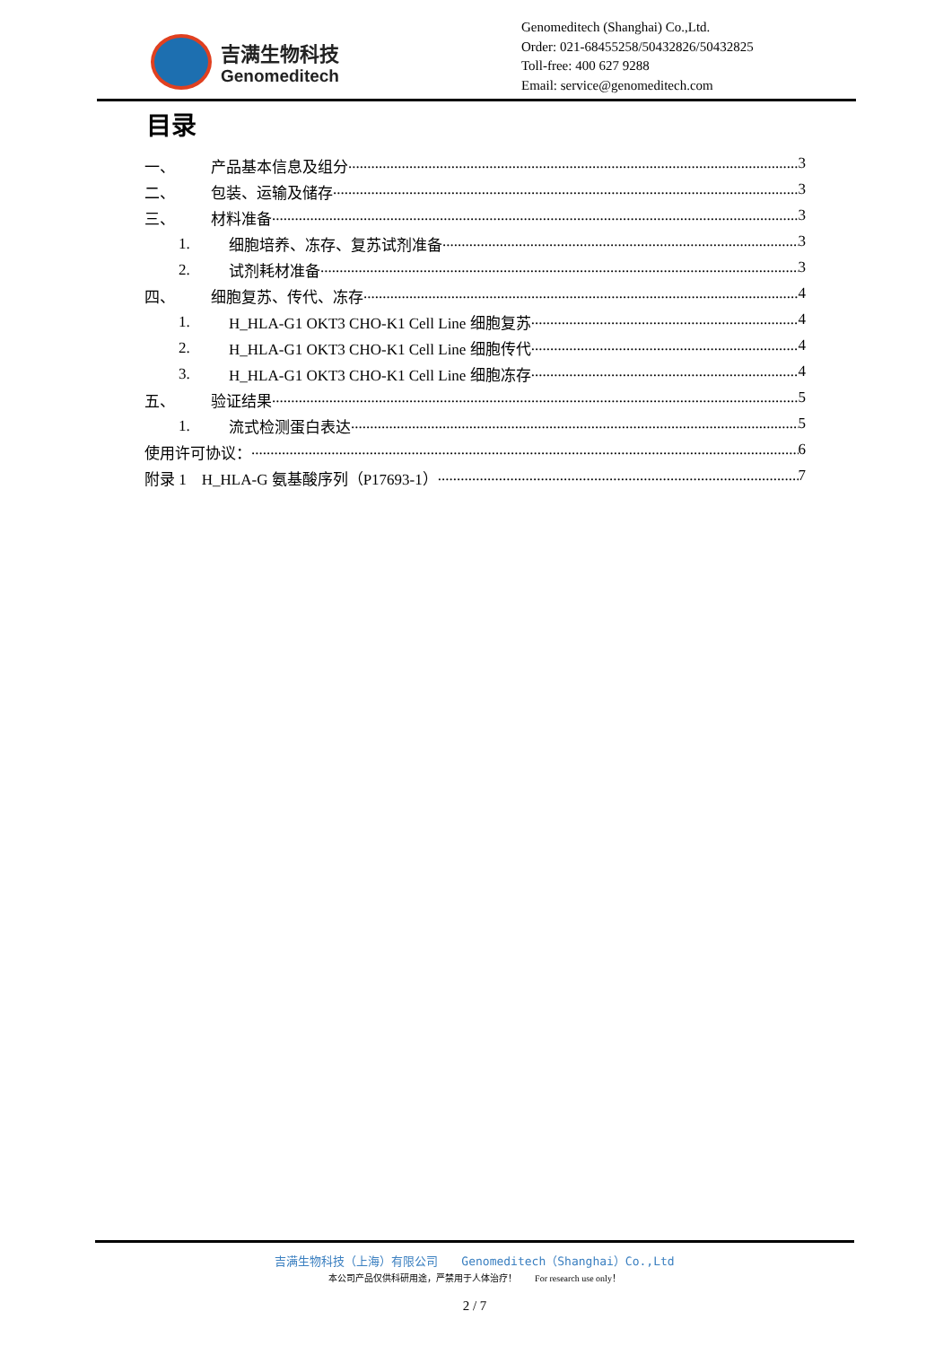吉满生物科技
Genomeditech
Genomeditech (Shanghai) Co.,Ltd.
Order: 021-68455258/50432826/50432825
Toll-free: 400 627 9288
Email: service@genomeditech.com
目录
一、 产品基本信息及组分 3
二、 包装、运输及储存 3
三、 材料准备 3
1. 细胞培养、冻存、复苏试剂准备 3
2. 试剂耗材准备 3
四、 细胞复苏、传代、冻存 4
1. H_HLA-G1 OKT3 CHO-K1 Cell Line 细胞复苏 4
2. H_HLA-G1 OKT3 CHO-K1 Cell Line 细胞传代 4
3. H_HLA-G1 OKT3 CHO-K1 Cell Line 细胞冻存 4
五、 验证结果 5
1. 流式检测蛋白表达 5
使用许可协议： 6
附录 1　H_HLA-G 氨基酸序列（P17693-1） 7
吉满生物科技（上海）有限公司　　Genomeditech（Shanghai）Co.,Ltd
本公司产品仅供科研用途，严禁用于人体治疗！　　For research use only！
2 / 7